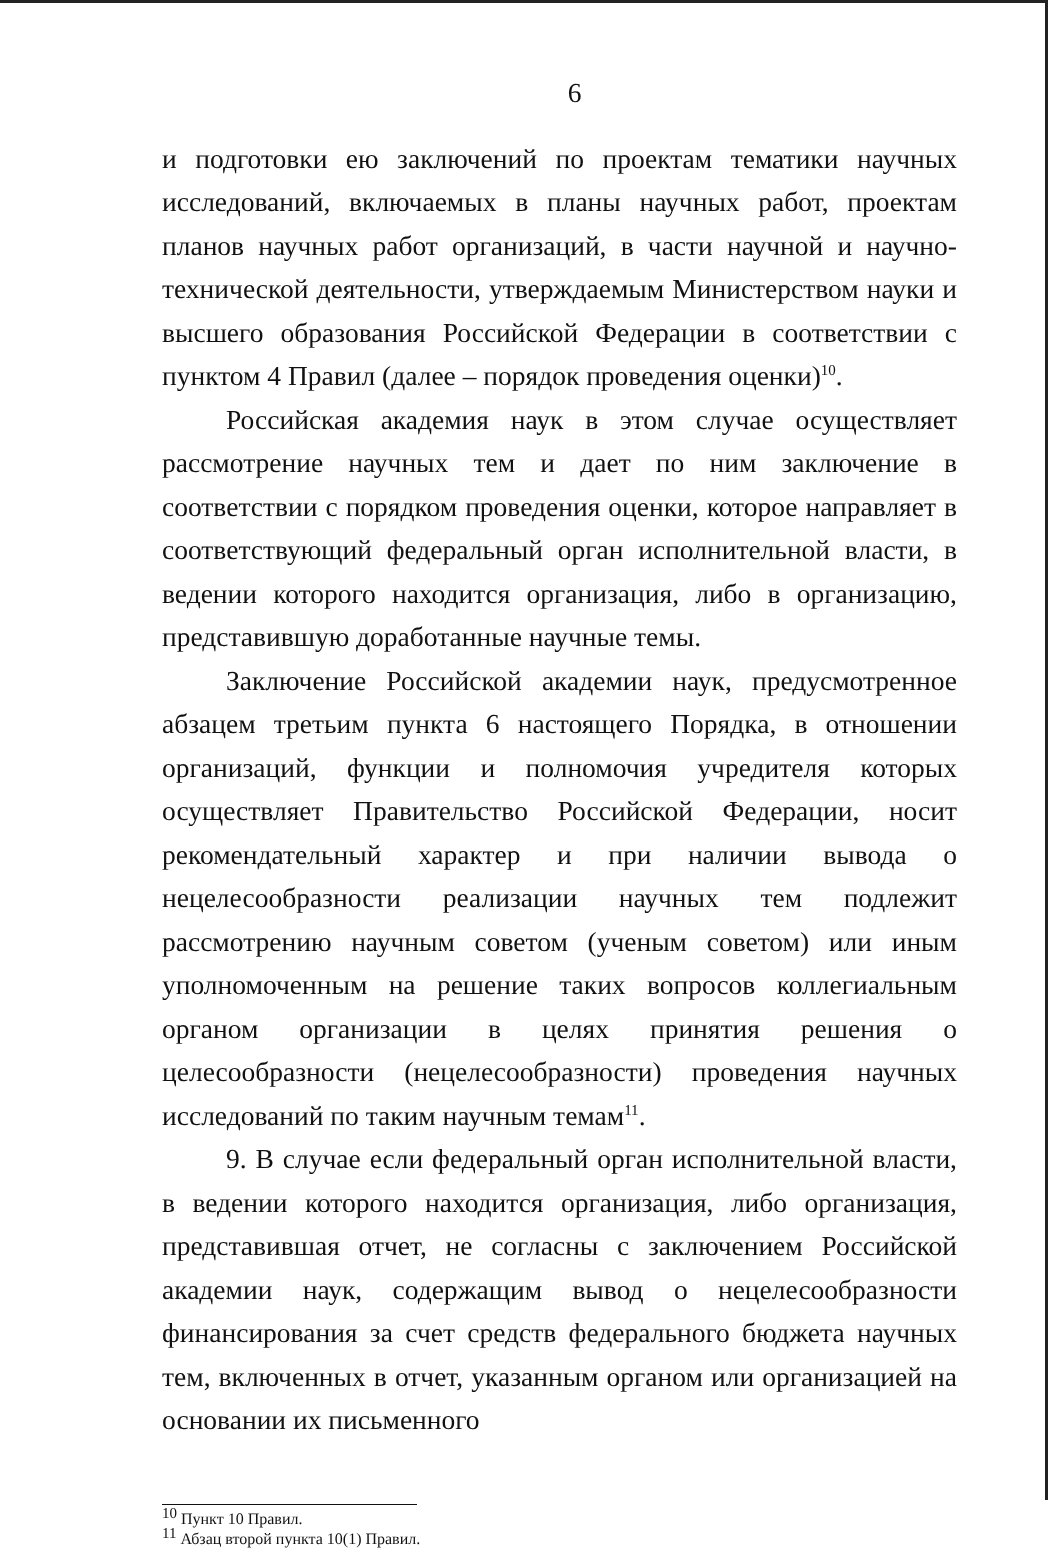6
и подготовки ею заключений по проектам тематики научных исследований, включаемых в планы научных работ, проектам планов научных работ организаций, в части научной и научно-технической деятельности, утверждаемым Министерством науки и высшего образования Российской Федерации в соответствии с пунктом 4 Правил (далее – порядок проведения оценки)<sup>10</sup>.
Российская академия наук в этом случае осуществляет рассмотрение научных тем и дает по ним заключение в соответствии с порядком проведения оценки, которое направляет в соответствующий федеральный орган исполнительной власти, в ведении которого находится организация, либо в организацию, представившую доработанные научные темы.
Заключение Российской академии наук, предусмотренное абзацем третьим пункта 6 настоящего Порядка, в отношении организаций, функции и полномочия учредителя которых осуществляет Правительство Российской Федерации, носит рекомендательный характер и при наличии вывода о нецелесообразности реализации научных тем подлежит рассмотрению научным советом (ученым советом) или иным уполномоченным на решение таких вопросов коллегиальным органом организации в целях принятия решения о целесообразности (нецелесообразности) проведения научных исследований по таким научным темам<sup>11</sup>.
9. В случае если федеральный орган исполнительной власти, в ведении которого находится организация, либо организация, представившая отчет, не согласны с заключением Российской академии наук, содержащим вывод о нецелесообразности финансирования за счет средств федерального бюджета научных тем, включенных в отчет, указанным органом или организацией на основании их письменного
<sup>10</sup> Пункт 10 Правил.
<sup>11</sup> Абзац второй пункта 10(1) Правил.